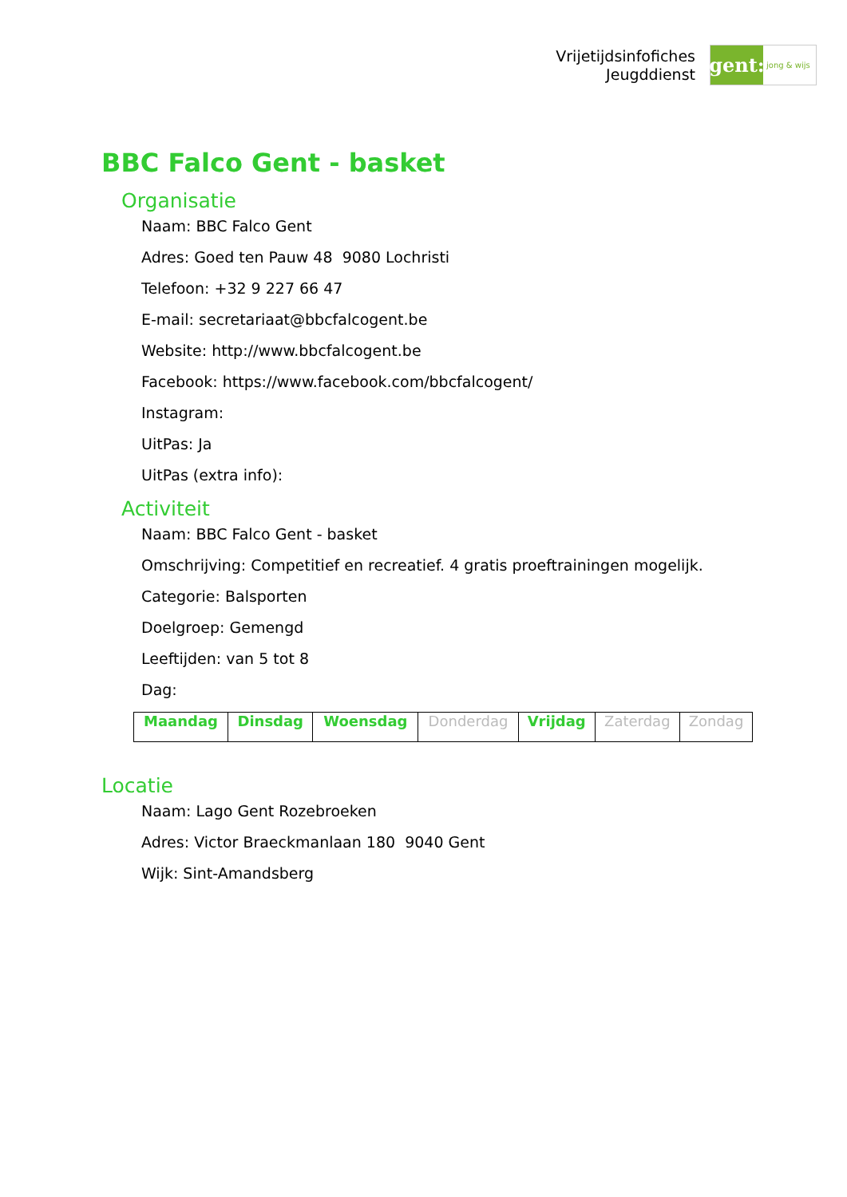Vrijetijdsinfofiches
Jeugddienst
gent:
jong & wijs
BBC Falco Gent - basket
Organisatie
Naam: BBC Falco Gent
Adres: Goed ten Pauw 48 9080 Lochristi
Telefoon: +32 9 227 66 47
E-mail: secretariaat@bbcfalcogent.be
Website: http://www.bbcfalcogent.be
Facebook: https://www.facebook.com/bbcfalcogent/
Instagram:
UitPas: Ja
UitPas (extra info):
Activiteit
Naam: BBC Falco Gent - basket
Omschrijving: Competitief en recreatief. 4 gratis proeftrainingen mogelijk.
Categorie: Balsporten
Doelgroep: Gemengd
Leeftijden: van 5 tot 8
Dag:
| Maandag | Dinsdag | Woensdag | Donderdag | Vrijdag | Zaterdag | Zondag |
Locatie
Naam: Lago Gent Rozebroeken
Adres: Victor Braeckmanlaan 180 9040 Gent
Wijk: Sint-Amandsberg